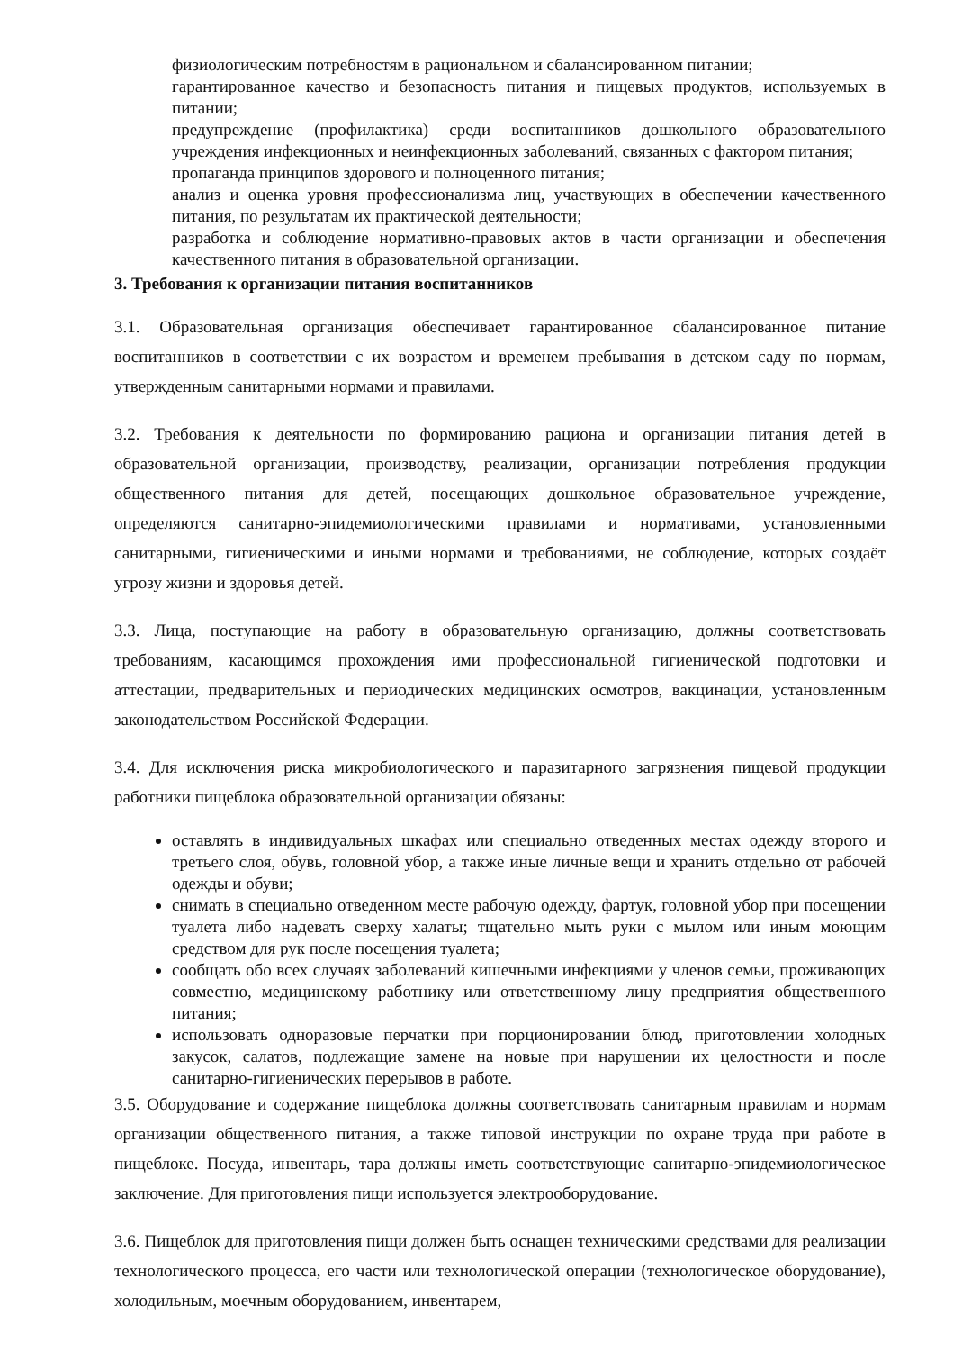физиологическим потребностям в рациональном и сбалансированном питании;
гарантированное качество и безопасность питания и пищевых продуктов, используемых в питании;
предупреждение (профилактика) среди воспитанников дошкольного образовательного учреждения инфекционных и неинфекционных заболеваний, связанных с фактором питания;
пропаганда принципов здорового и полноценного питания;
анализ и оценка уровня профессионализма лиц, участвующих в обеспечении качественного питания, по результатам их практической деятельности;
разработка и соблюдение нормативно-правовых актов в части организации и обеспечения качественного питания в образовательной организации.
3. Требования к организации питания воспитанников
3.1. Образовательная организация обеспечивает гарантированное сбалансированное питание воспитанников в соответствии с их возрастом и временем пребывания в детском саду по нормам, утвержденным санитарными нормами и правилами.
3.2. Требования к деятельности по формированию рациона и организации питания детей в образовательной организации, производству, реализации, организации потребления продукции общественного питания для детей, посещающих дошкольное образовательное учреждение, определяются санитарно-эпидемиологическими правилами и нормативами, установленными санитарными, гигиеническими и иными нормами и требованиями, не соблюдение, которых создаёт угрозу жизни и здоровья детей.
3.3. Лица, поступающие на работу в образовательную организацию, должны соответствовать требованиям, касающимся прохождения ими профессиональной гигиенической подготовки и аттестации, предварительных и периодических медицинских осмотров, вакцинации, установленным законодательством Российской Федерации.
3.4. Для исключения риска микробиологического и паразитарного загрязнения пищевой продукции работники пищеблока образовательной организации обязаны:
оставлять в индивидуальных шкафах или специально отведенных местах одежду второго и третьего слоя, обувь, головной убор, а также иные личные вещи и хранить отдельно от рабочей одежды и обуви;
снимать в специально отведенном месте рабочую одежду, фартук, головной убор при посещении туалета либо надевать сверху халаты; тщательно мыть руки с мылом или иным моющим средством для рук после посещения туалета;
сообщать обо всех случаях заболеваний кишечными инфекциями у членов семьи, проживающих совместно, медицинскому работнику или ответственному лицу предприятия общественного питания;
использовать одноразовые перчатки при порционировании блюд, приготовлении холодных закусок, салатов, подлежащие замене на новые при нарушении их целостности и после санитарно-гигиенических перерывов в работе.
3.5. Оборудование и содержание пищеблока должны соответствовать санитарным правилам и нормам организации общественного питания, а также типовой инструкции по охране труда при работе в пищеблоке. Посуда, инвентарь, тара должны иметь соответствующие санитарно-эпидемиологическое заключение. Для приготовления пищи используется электрооборудование.
3.6. Пищеблок для приготовления пищи должен быть оснащен техническими средствами для реализации технологического процесса, его части или технологической операции (технологическое оборудование), холодильным, моечным оборудованием, инвентарем,